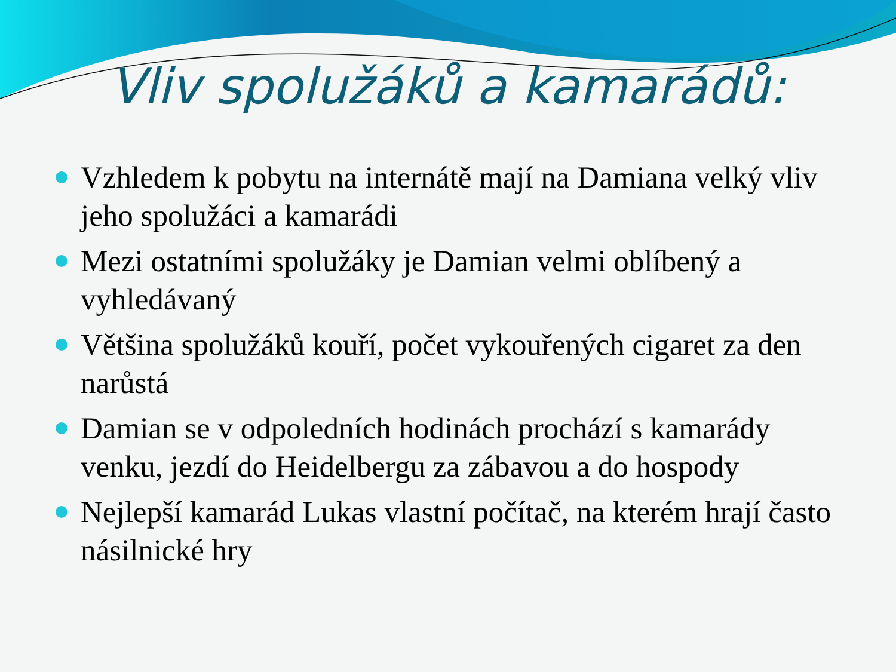Vliv spolužáků a kamarádů:
Vzhledem k pobytu na internátě mají na Damiana velký vliv jeho spolužáci a kamarádi
Mezi ostatními spolužáky je Damian velmi oblíbený a vyhledávaný
Většina spolužáků kouří, počet vykouřených cigaret za den narůstá
Damian se v odpoledních hodinách prochází s kamarády venku, jezdí do Heidelbergu za zábavou a do hospody
Nejlepší kamarád Lukas vlastní počítač, na kterém hrají často násilnické hry